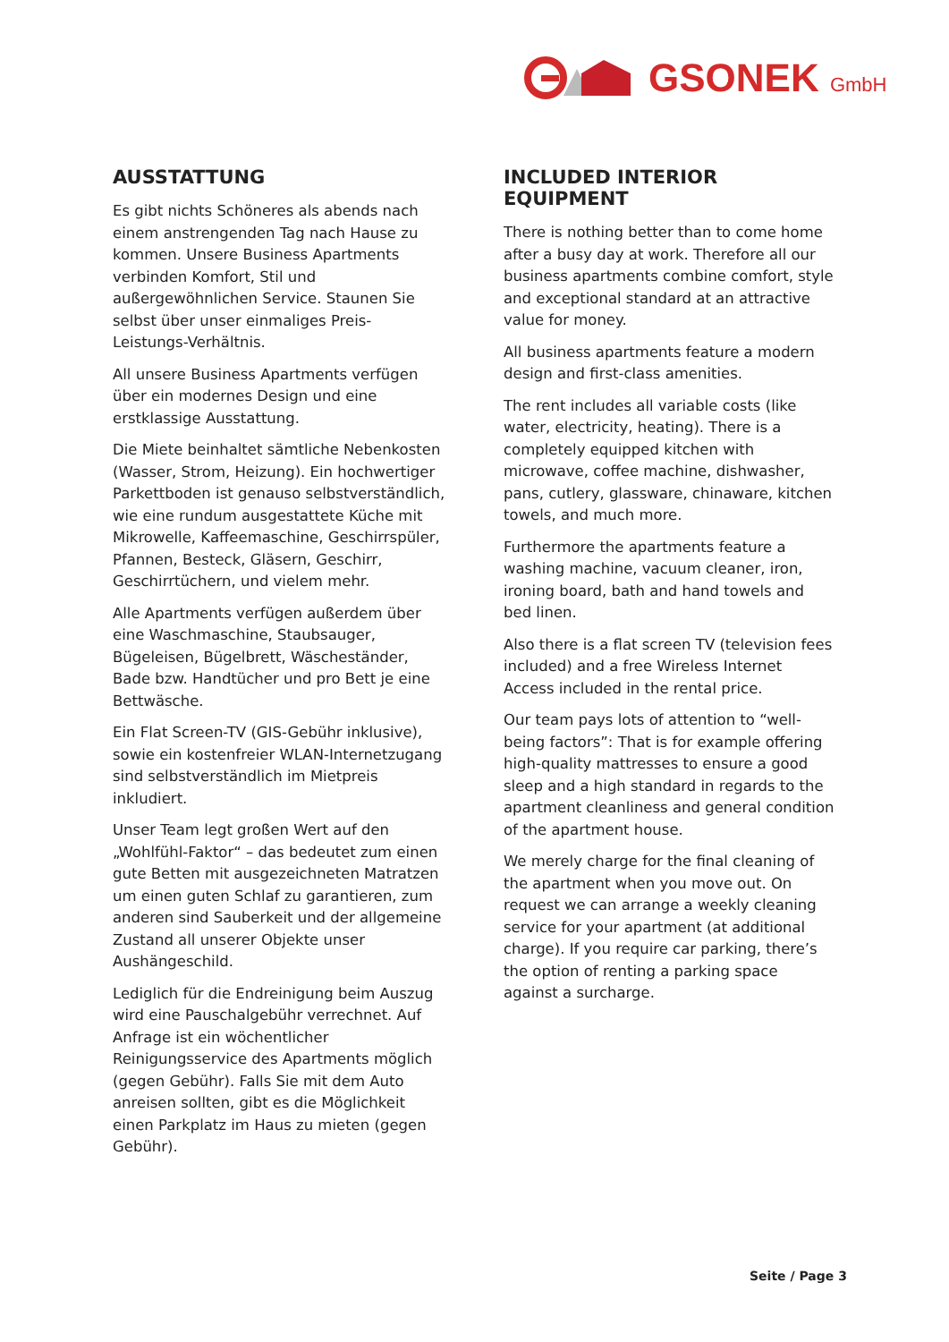GSONEK GmbH
AUSSTATTUNG
Es gibt nichts Schöneres als abends nach einem anstrengenden Tag nach Hause zu kommen. Unsere Business Apartments verbinden Komfort, Stil und außergewöhnlichen Service. Staunen Sie selbst über unser einmaliges Preis-Leistungs-Verhältnis.
All unsere Business Apartments verfügen über ein modernes Design und eine erstklassige Ausstattung.
Die Miete beinhaltet sämtliche Nebenkosten (Wasser, Strom, Heizung). Ein hochwertiger Parkettboden ist genauso selbstverständlich, wie eine rundum ausgestattete Küche mit Mikrowelle, Kaffeemaschine, Geschirrspüler, Pfannen, Besteck, Gläsern, Geschirr, Geschirrtüchern, und vielem mehr.
Alle Apartments verfügen außerdem über eine Waschmaschine, Staubsauger, Bügeleisen, Bügelbrett, Wäscheständer, Bade bzw. Handtücher und pro Bett je eine Bettwäsche.
Ein Flat Screen-TV (GIS-Gebühr inklusive), sowie ein kostenfreier WLAN-Internetzugang sind selbstverständlich im Mietpreis inkludiert.
Unser Team legt großen Wert auf den „Wohlfühl-Faktor“ – das bedeutet zum einen gute Betten mit ausgezeichneten Matratzen um einen guten Schlaf zu garantieren, zum anderen sind Sauberkeit und der allgemeine Zustand all unserer Objekte unser Aushängeschild.
Lediglich für die Endreinigung beim Auszug wird eine Pauschalgebühr verrechnet. Auf Anfrage ist ein wöchentlicher Reinigungsservice des Apartments möglich (gegen Gebühr). Falls Sie mit dem Auto anreisen sollten, gibt es die Möglichkeit einen Parkplatz im Haus zu mieten (gegen Gebühr).
INCLUDED INTERIOR EQUIPMENT
There is nothing better than to come home after a busy day at work. Therefore all our business apartments combine comfort, style and exceptional standard at an attractive value for money.
All business apartments feature a modern design and first-class amenities.
The rent includes all variable costs (like water, electricity, heating). There is a completely equipped kitchen with microwave, coffee machine, dishwasher, pans, cutlery, glassware, chinaware, kitchen towels, and much more.
Furthermore the apartments feature a washing machine, vacuum cleaner, iron, ironing board, bath and hand towels and bed linen.
Also there is a flat screen TV (television fees included) and a free Wireless Internet Access included in the rental price.
Our team pays lots of attention to “well-being factors”: That is for example offering high-quality mattresses to ensure a good sleep and a high standard in regards to the apartment cleanliness and general condition of the apartment house.
We merely charge for the final cleaning of the apartment when you move out. On request we can arrange a weekly cleaning service for your apartment (at additional charge). If you require car parking, there’s the option of renting a parking space against a surcharge.
Seite / Page 3